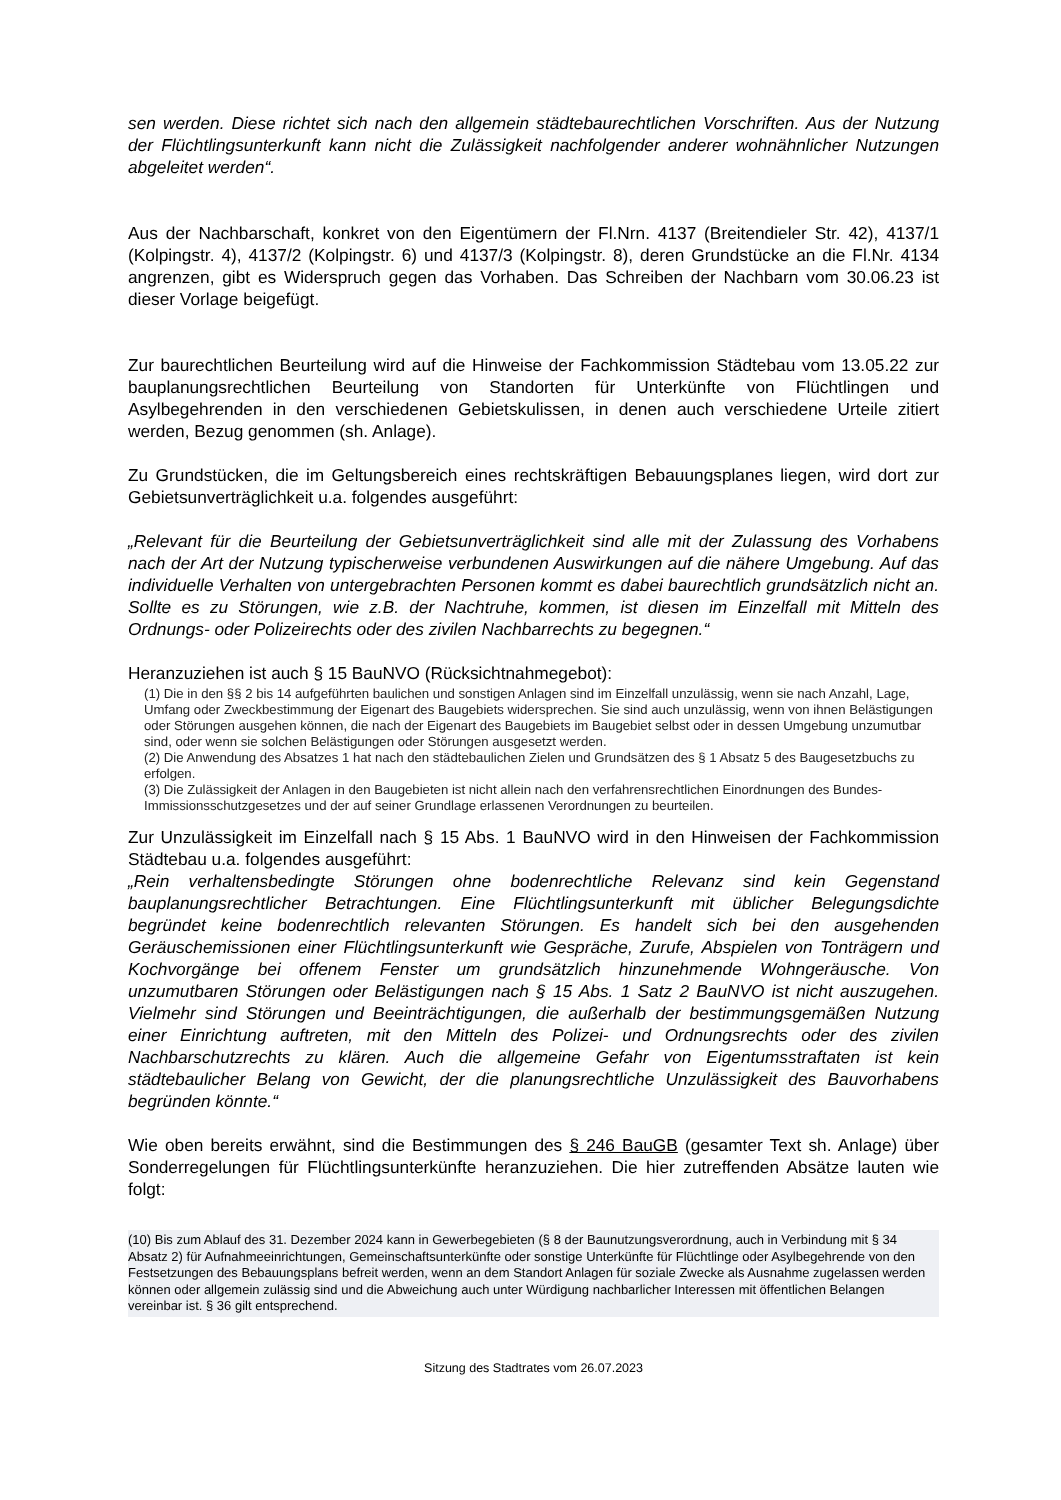sen werden. Diese richtet sich nach den allgemein städtebaurechtlichen Vorschriften. Aus der Nutzung der Flüchtlingsunterkunft kann nicht die Zulässigkeit nachfolgender anderer wohnähnlicher Nutzungen abgeleitet werden“.
Aus der Nachbarschaft, konkret von den Eigentümern der Fl.Nrn. 4137 (Breitendieler Str. 42), 4137/1 (Kolpingstr. 4), 4137/2 (Kolpingstr. 6) und 4137/3 (Kolpingstr. 8), deren Grundstücke an die Fl.Nr. 4134 angrenzen, gibt es Widerspruch gegen das Vorhaben. Das Schreiben der Nachbarn vom 30.06.23 ist dieser Vorlage beigefügt.
Zur baurechtlichen Beurteilung wird auf die Hinweise der Fachkommission Städtebau vom 13.05.22 zur bauplanungsrechtlichen Beurteilung von Standorten für Unterkünfte von Flüchtlingen und Asylbegehrenden in den verschiedenen Gebietskulissen, in denen auch verschiedene Urteile zitiert werden, Bezug genommen (sh. Anlage).
Zu Grundstücken, die im Geltungsbereich eines rechtskräftigen Bebauungsplanes liegen, wird dort zur Gebietsunverträglichkeit u.a. folgendes ausgeführt:
„Relevant für die Beurteilung der Gebietsunverträglichkeit sind alle mit der Zulassung des Vorhabens nach der Art der Nutzung typischerweise verbundenen Auswirkungen auf die nähere Umgebung. Auf das individuelle Verhalten von untergebrachten Personen kommt es dabei baurechtlich grundsätzlich nicht an. Sollte es zu Störungen, wie z.B. der Nachtruhe, kommen, ist diesen im Einzelfall mit Mitteln des Ordnungs- oder Polizeirechts oder des zivilen Nachbarrechts zu begegnen.“
Heranzuziehen ist auch § 15 BauNVO (Rücksichtnahmegebot):
(1) Die in den §§ 2 bis 14 aufgeführten baulichen und sonstigen Anlagen sind im Einzelfall unzulässig, wenn sie nach Anzahl, Lage, Umfang oder Zweckbestimmung der Eigenart des Baugebiets widersprechen. Sie sind auch unzulässig, wenn von ihnen Belästigungen oder Störungen ausgehen können, die nach der Eigenart des Baugebiets im Baugebiet selbst oder in dessen Umgebung unzumutbar sind, oder wenn sie solchen Belästigungen oder Störungen ausgesetzt werden.
(2) Die Anwendung des Absatzes 1 hat nach den städtebaulichen Zielen und Grundsätzen des § 1 Absatz 5 des Baugesetzbuchs zu erfolgen.
(3) Die Zulässigkeit der Anlagen in den Baugebieten ist nicht allein nach den verfahrensrechtlichen Einordnungen des Bundes-Immissionsschutzgesetzes und der auf seiner Grundlage erlassenen Verordnungen zu beurteilen.
Zur Unzulässigkeit im Einzelfall nach § 15 Abs. 1 BauNVO wird in den Hinweisen der Fachkommission Städtebau u.a. folgendes ausgeführt:
„Rein verhaltensbedingte Störungen ohne bodenrechtliche Relevanz sind kein Gegenstand bauplanungsrechtlicher Betrachtungen. Eine Flüchtlingsunterkunft mit üblicher Belegungsdichte begründet keine bodenrechtlich relevanten Störungen. Es handelt sich bei den ausgehenden Geräuschemissionen einer Flüchtlingsunterkunft wie Gespräche, Zurufe, Abspielen von Tonträgern und Kochvorgänge bei offenem Fenster um grundsätzlich hinzunehmende Wohngeräusche. Von unzumutbaren Störungen oder Belästigungen nach § 15 Abs. 1 Satz 2 BauNVO ist nicht auszugehen. Vielmehr sind Störungen und Beeinträchtigungen, die außerhalb der bestimmungsgemäßen Nutzung einer Einrichtung auftreten, mit den Mitteln des Polizei- und Ordnungsrechts oder des zivilen Nachbarschutzrechts zu klären. Auch die allgemeine Gefahr von Eigentumsstraftaten ist kein städtebaulicher Belang von Gewicht, der die planungsrechtliche Unzulässigkeit des Bauvorhabens begründen könnte.“
Wie oben bereits erwähnt, sind die Bestimmungen des § 246 BauGB (gesamter Text sh. Anlage) über Sonderregelungen für Flüchtlingsunterkünfte heranzuziehen. Die hier zutreffenden Absätze lauten wie folgt:
(10) Bis zum Ablauf des 31. Dezember 2024 kann in Gewerbegebieten (§ 8 der Baunutzungsverordnung, auch in Verbindung mit § 34 Absatz 2) für Aufnahmeeinrichtungen, Gemeinschaftsunterkünfte oder sonstige Unterkünfte für Flüchtlinge oder Asylbegehrende von den Festsetzungen des Bebauungsplans befreit werden, wenn an dem Standort Anlagen für soziale Zwecke als Ausnahme zugelassen werden können oder allgemein zulässig sind und die Abweichung auch unter Würdigung nachbarlicher Interessen mit öffentlichen Belangen vereinbar ist. § 36 gilt entsprechend.
Sitzung des Stadtrates vom 26.07.2023